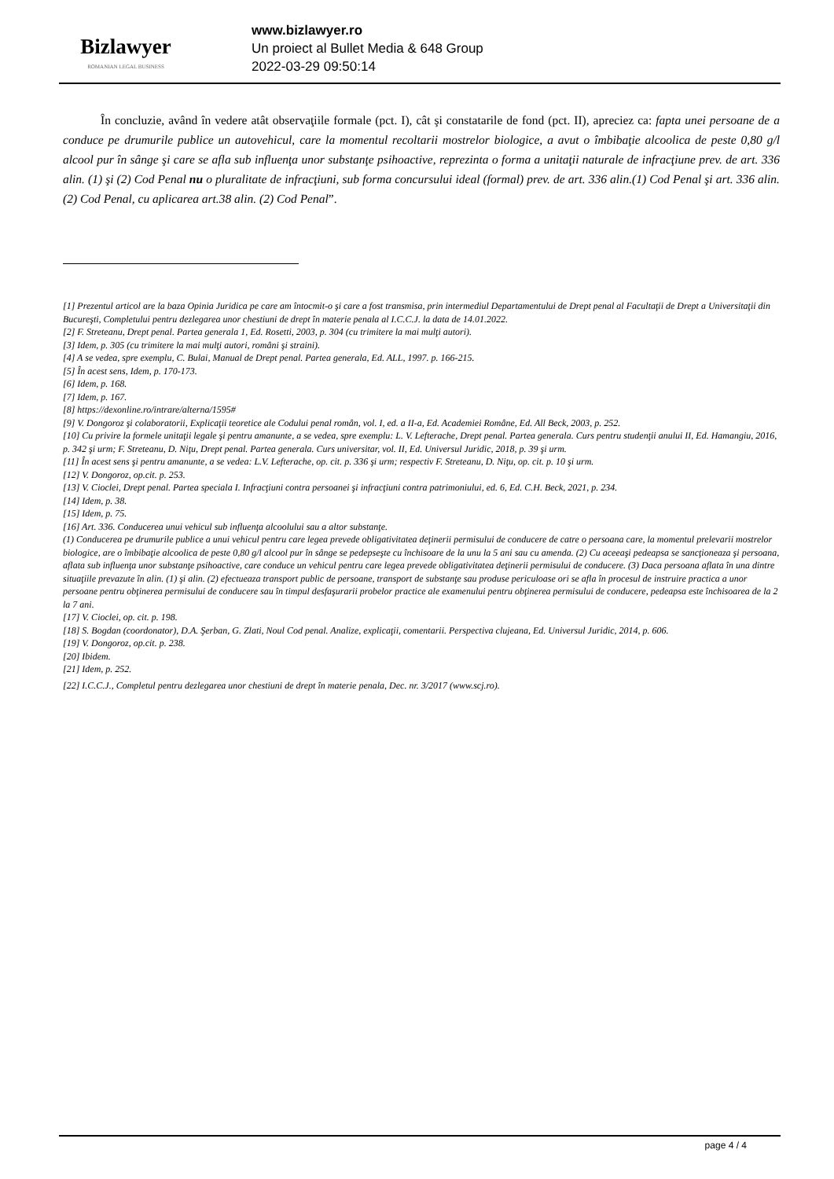Bizlawyer
ROMANIAN LEGAL BUSINESS
www.bizlawyer.ro
Un proiect al Bullet Media & 648 Group
2022-03-29 09:50:14
În concluzie, având în vedere atât observaţiile formale (pct. I), cât şi constatarile de fond (pct. II), apreciez ca: fapta unei persoane de a conduce pe drumurile publice un autovehicul, care la momentul recoltarii mostrelor biologice, a avut o îmbibaţie alcoolica de peste 0,80 g/l alcool pur în sânge şi care se afla sub influenţa unor substanţe psihoactive, reprezinta o forma a unitaţii naturale de infracţiune prev. de art. 336 alin. (1) şi (2) Cod Penal nu o pluralitate de infracţiuni, sub forma concursului ideal (formal) prev. de art. 336 alin.(1) Cod Penal şi art. 336 alin. (2) Cod Penal, cu aplicarea art.38 alin. (2) Cod Penal”.
[1] Prezentul articol are la baza Opinia Juridica pe care am întocmit-o şi care a fost transmisa, prin intermediul Departamentului de Drept penal al Facultaţii de Drept a Universitaţii din Bucureşti, Completului pentru dezlegarea unor chestiuni de drept în materie penala al I.C.C.J. la data de 14.01.2022.
[2] F. Streteanu, Drept penal. Partea generala 1, Ed. Rosetti, 2003, p. 304 (cu trimitere la mai mulţi autori).
[3] Idem, p. 305 (cu trimitere la mai mulţi autori, români şi straini).
[4] A se vedea, spre exemplu, C. Bulai, Manual de Drept penal. Partea generala, Ed. ALL, 1997. p. 166-215.
[5] În acest sens, Idem, p. 170-173.
[6] Idem, p. 168.
[7] Idem, p. 167.
[8] https://dexonline.ro/intrare/alterna/1595#
[9] V. Dongoroz şi colaboratorii, Explicaţii teoretice ale Codului penal român, vol. I, ed. a II-a, Ed. Academiei Române, Ed. All Beck, 2003, p. 252.
[10] Cu privire la formele unitaţii legale şi pentru amanunte, a se vedea, spre exemplu: L. V. Lefterache, Drept penal. Partea generala. Curs pentru studenţii anului II, Ed. Hamangiu, 2016, p. 342 şi urm; F. Streteanu, D. Niţu, Drept penal. Partea generala. Curs universitar, vol. II, Ed. Universul Juridic, 2018, p. 39 şi urm.
[11] În acest sens şi pentru amanunte, a se vedea: L.V. Lefterache, op. cit. p. 336 şi urm; respectiv F. Streteanu, D. Niţu, op. cit. p. 10 şi urm.
[12] V. Dongoroz, op.cit. p. 253.
[13] V. Cioclei, Drept penal. Partea speciala I. Infracţiuni contra persoanei şi infracţiuni contra patrimoniului, ed. 6, Ed. C.H. Beck, 2021, p. 234.
[14] Idem, p. 38.
[15] Idem, p. 75.
[16] Art. 336. Conducerea unui vehicul sub influenţa alcoolului sau a altor substanţe.
(1) Conducerea pe drumurile publice a unui vehicul pentru care legea prevede obligativitatea deţinerii permisului de conducere de catre o persoana care, la momentul prelevarii mostrelor biologice, are o îmbibaţie alcoolica de peste 0,80 g/l alcool pur în sânge se pedepseşte cu închisoare de la unu la 5 ani sau cu amenda. (2) Cu aceeaşi pedeapsa se sancţioneaza şi persoana, aflata sub influenţa unor substanţe psihoactive, care conduce un vehicul pentru care legea prevede obligativitatea deţinerii permisului de conducere. (3) Daca persoana aflata în una dintre situaţiile prevazute în alin. (1) şi alin. (2) efectueaza transport public de persoane, transport de substanţe sau produse periculoase ori se afla în procesul de instruire practica a unor persoane pentru obţinerea permisului de conducere sau în timpul desfaşurarii probelor practice ale examenului pentru obţinerea permisului de conducere, pedeapsa este închisoarea de la 2 la 7 ani.
[17] V. Cioclei, op. cit. p. 198.
[18] S. Bogdan (coordonator), D.A. Şerban, G. Zlati, Noul Cod penal. Analize, explicaţii, comentarii. Perspectiva clujeana, Ed. Universul Juridic, 2014, p. 606.
[19] V. Dongoroz, op.cit. p. 238.
[20] Ibidem.
[21] Idem, p. 252.
[22] I.C.C.J., Completul pentru dezlegarea unor chestiuni de drept în materie penala, Dec. nr. 3/2017 (www.scj.ro).
page 4 / 4